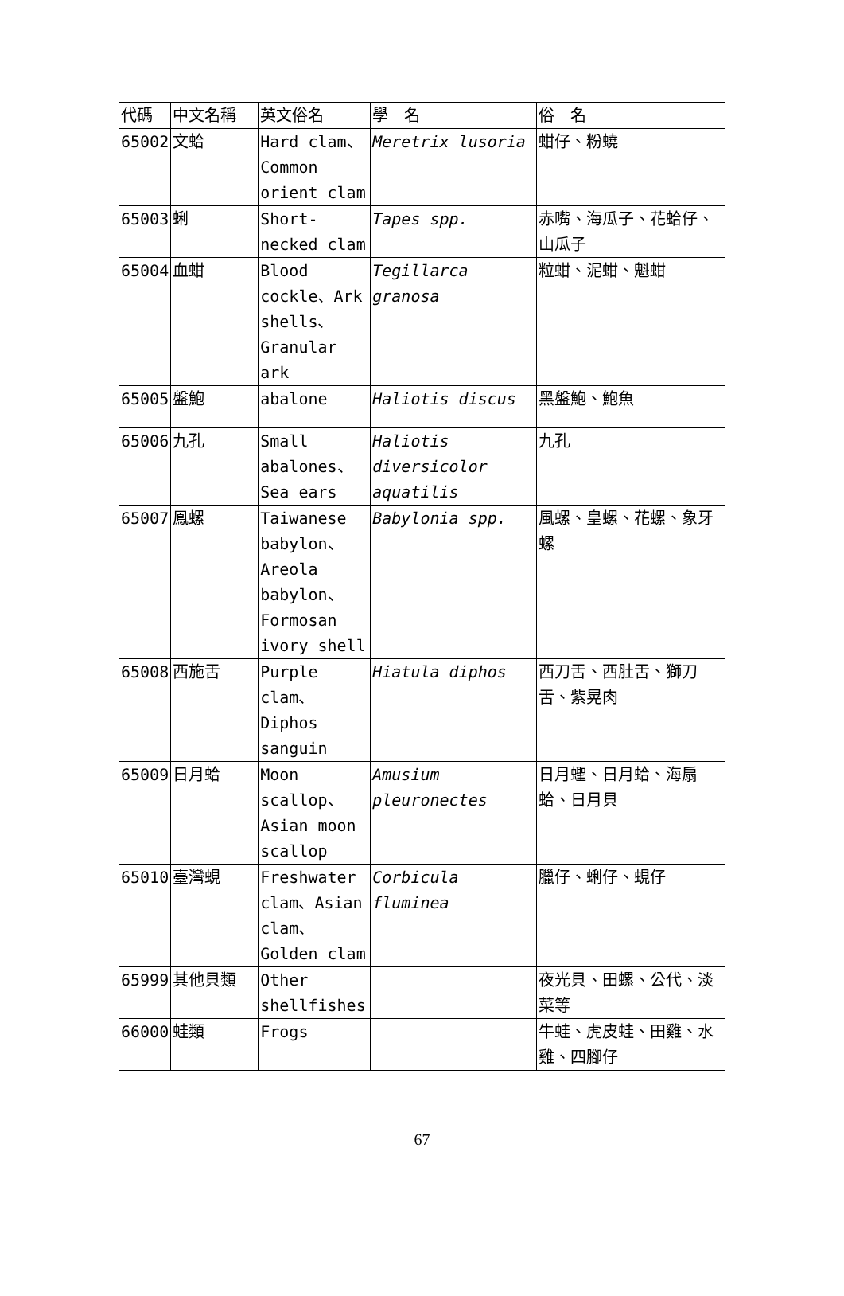| 代碼 | 中文名稱 | 英文俗名 | 學 名 | 俗 名 |
| --- | --- | --- | --- | --- |
| 65002 | 文蛤 | Hard clam、Common orient clam | Meretrix lusoria | 蚶仔、粉蟯 |
| 65003 | 蜊 | Short-necked clam | Tapes spp. | 赤嘴、海瓜子、花蛤仔、山瓜子 |
| 65004 | 血蚶 | Blood cockle、Ark shells、Granular ark | Tegillarca granosa | 粒蚶、泥蚶、魁蚶 |
| 65005 | 盤鮑 | abalone | Haliotis discus | 黑盤鮑、鮑魚 |
| 65006 | 九孔 | Small abalones、Sea ears | Haliotis diversicolor aquatilis | 九孔 |
| 65007 | 鳳螺 | Taiwanese babylon、Areola babylon、Formosan ivory shell | Babylonia spp. | 風螺、皇螺、花螺、象牙螺 |
| 65008 | 西施舌 | Purple clam、Diphos sanguin | Hiatula diphos | 西刀舌、西肚舌、獅刀舌、紫晃肉 |
| 65009 | 日月蛤 | Moon scallop、Asian moon scallop | Amusium pleuronectes | 日月蟶、日月蛤、海扇蛤、日月貝 |
| 65010 | 臺灣蜆 | Freshwater clam、Asian clam、Golden clam | Corbicula fluminea | 臘仔、蜊仔、蜆仔 |
| 65999 | 其他貝類 | Other shellfishes | | 夜光貝、田螺、公代、淡菜等 |
| 66000 | 蛙類 | Frogs | | 牛蛙、虎皮蛙、田雞、水雞、四腳仔 |
67